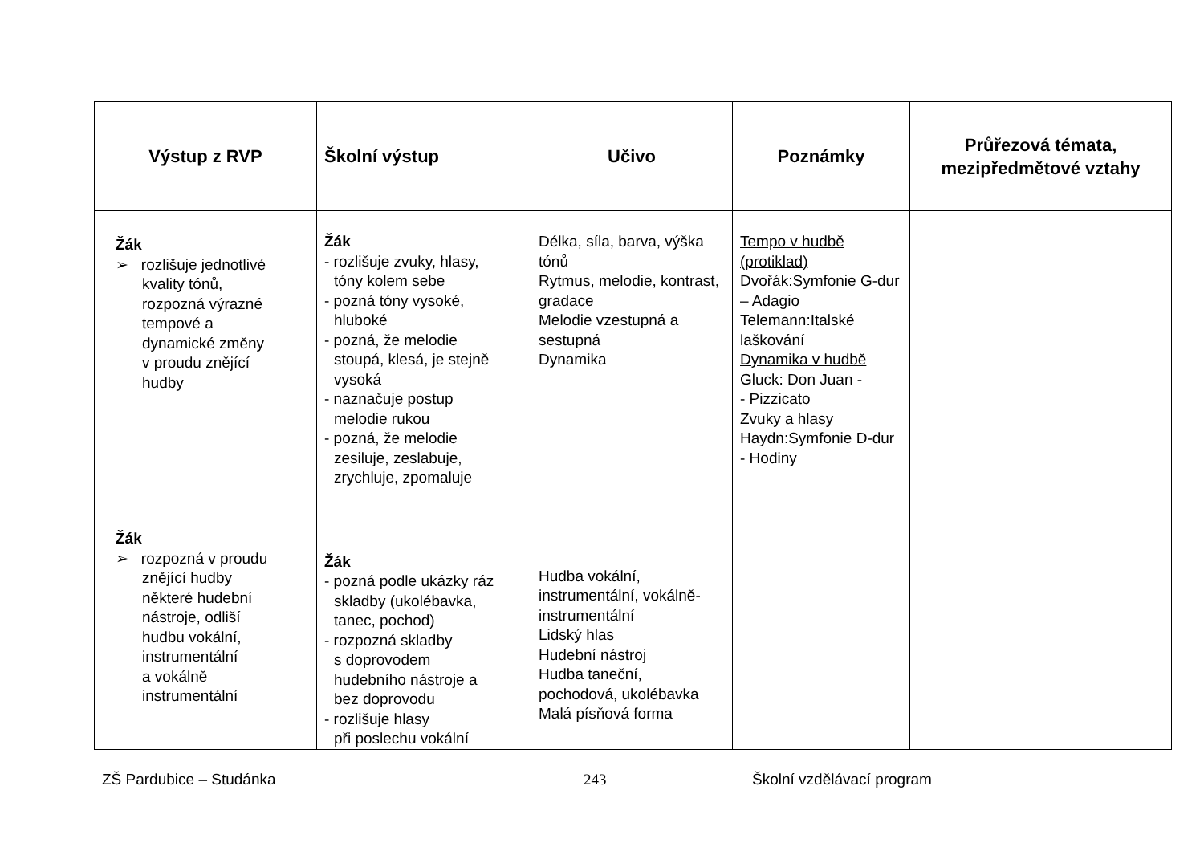| Výstup z RVP | Školní výstup | Učivo | Poznámky | Průřezová témata, mezipředmětové vztahy |
| --- | --- | --- | --- | --- |
| Žák ➢ rozlišuje jednotlivé kvality tónů, rozpozná výrazné tempové a dynamické změny v proudu znějící hudby Žák ➢ rozpozná v proudu znějící hudby některé hudební nástroje, odliší hudbu vokální, instrumentální a vokálně instrumentální | Žák - rozlišuje zvuky, hlasy, tóny kolem sebe - pozná tóny vysoké, hluboké - pozná, že melodie stoupá, klesá, je stejně vysoká - naznačuje postup melodie rukou - pozná, že melodie zesiluje, zeslabuje, zrychluje, zpomaluje Žák - pozná podle ukázky ráz skladby (ukolébavka, tanec, pochod) - rozpozná skladby s doprovodem hudebního nástroje a bez doprovodu - rozlišuje hlasy při poslechu vokální | Délka, síla, barva, výška tónů Rytmus, melodie, kontrast, gradace Melodie vzestupná a sestupná Dynamika Hudba vokální, instrumentální, vokálně-instrumentální Lidský hlas Hudební nástroj Hudba taneční, pochodová, ukolébavka Malá písňová forma | Tempo v hudbě (protiklad) Dvořák:Symfonie G-dur – Adagio Telemann:Italské laškování Dynamika v hudbě Gluck: Don Juan - - Pizzicato Zvuky a hlasy Haydn:Symfonie D-dur - Hodiny | |
ZŠ Pardubice – Studánka 243 Školní vzdělávací program